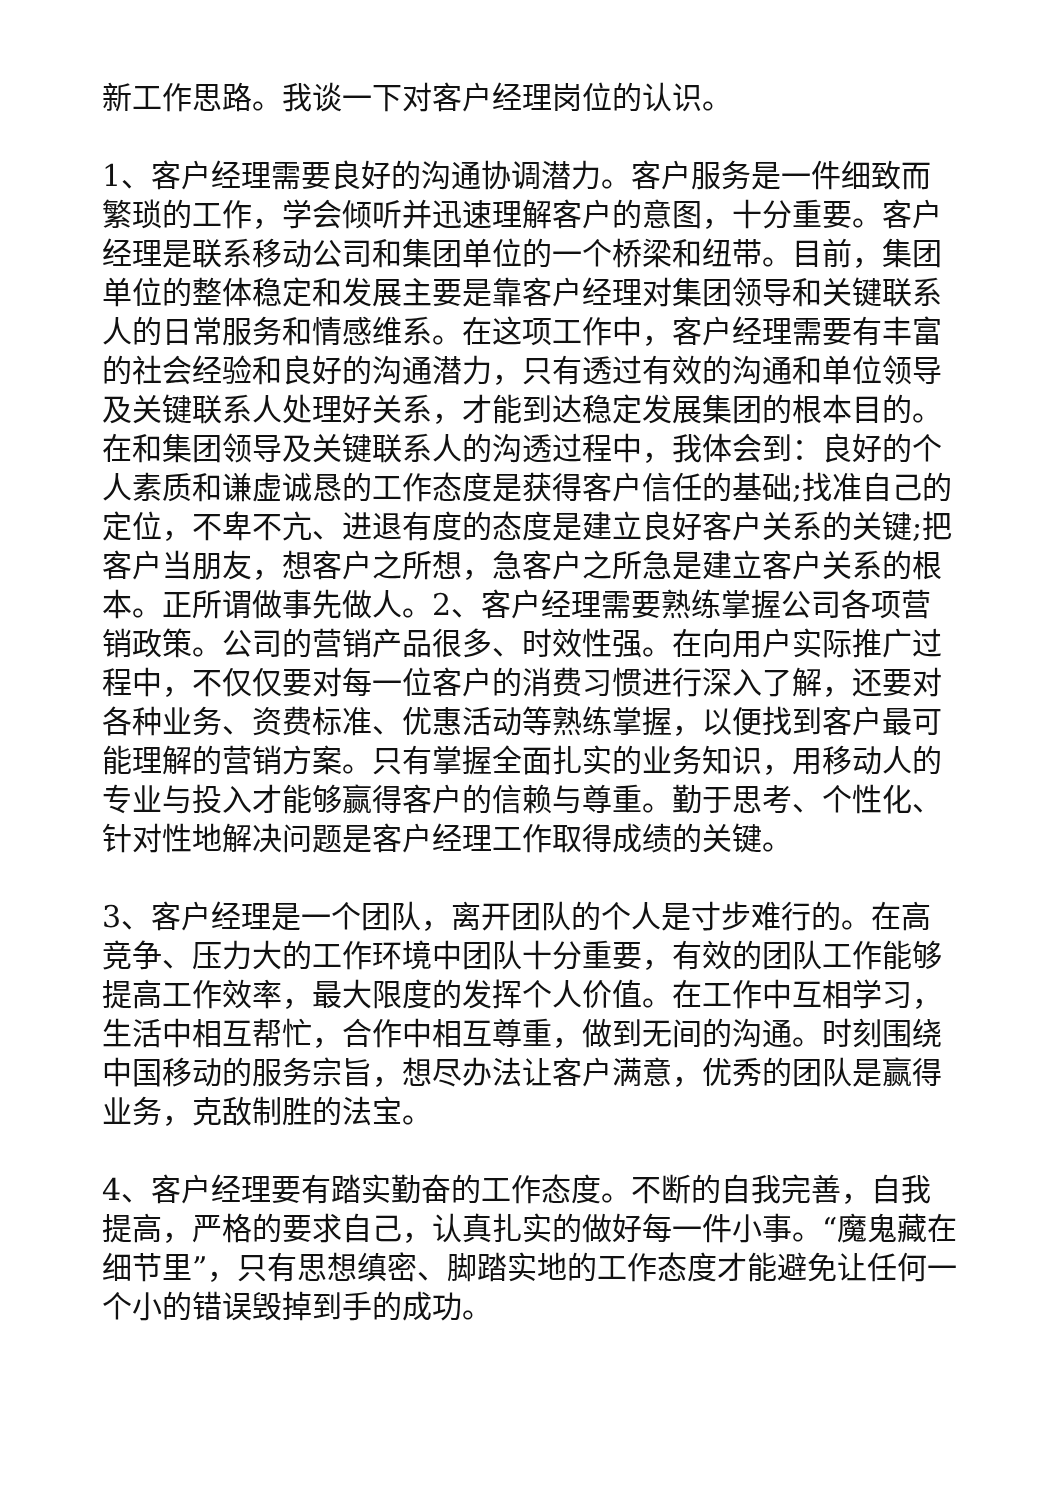新工作思路。我谈一下对客户经理岗位的认识。
1、客户经理需要良好的沟通协调潜力。客户服务是一件细致而繁琐的工作，学会倾听并迅速理解客户的意图，十分重要。客户经理是联系移动公司和集团单位的一个桥梁和纽带。目前，集团单位的整体稳定和发展主要是靠客户经理对集团领导和关键联系人的日常服务和情感维系。在这项工作中，客户经理需要有丰富的社会经验和良好的沟通潜力，只有透过有效的沟通和单位领导及关键联系人处理好关系，才能到达稳定发展集团的根本目的。在和集团领导及关键联系人的沟透过程中，我体会到：良好的个人素质和谦虚诚恳的工作态度是获得客户信任的基础;找准自己的定位，不卑不亢、进退有度的态度是建立良好客户关系的关键;把客户当朋友，想客户之所想，急客户之所急是建立客户关系的根本。正所谓做事先做人。2、客户经理需要熟练掌握公司各项营销政策。公司的营销产品很多、时效性强。在向用户实际推广过程中，不仅仅要对每一位客户的消费习惯进行深入了解，还要对各种业务、资费标准、优惠活动等熟练掌握，以便找到客户最可能理解的营销方案。只有掌握全面扎实的业务知识，用移动人的专业与投入才能够赢得客户的信赖与尊重。勤于思考、个性化、针对性地解决问题是客户经理工作取得成绩的关键。
3、客户经理是一个团队，离开团队的个人是寸步难行的。在高竞争、压力大的工作环境中团队十分重要，有效的团队工作能够提高工作效率，最大限度的发挥个人价值。在工作中互相学习，生活中相互帮忙，合作中相互尊重，做到无间的沟通。时刻围绕中国移动的服务宗旨，想尽办法让客户满意，优秀的团队是赢得业务，克敌制胜的法宝。
4、客户经理要有踏实勤奋的工作态度。不断的自我完善，自我提高，严格的要求自己，认真扎实的做好每一件小事。“魔鬼藏在细节里”，只有思想缜密、脚踏实地的工作态度才能避免让任何一个小的错误毁掉到手的成功。